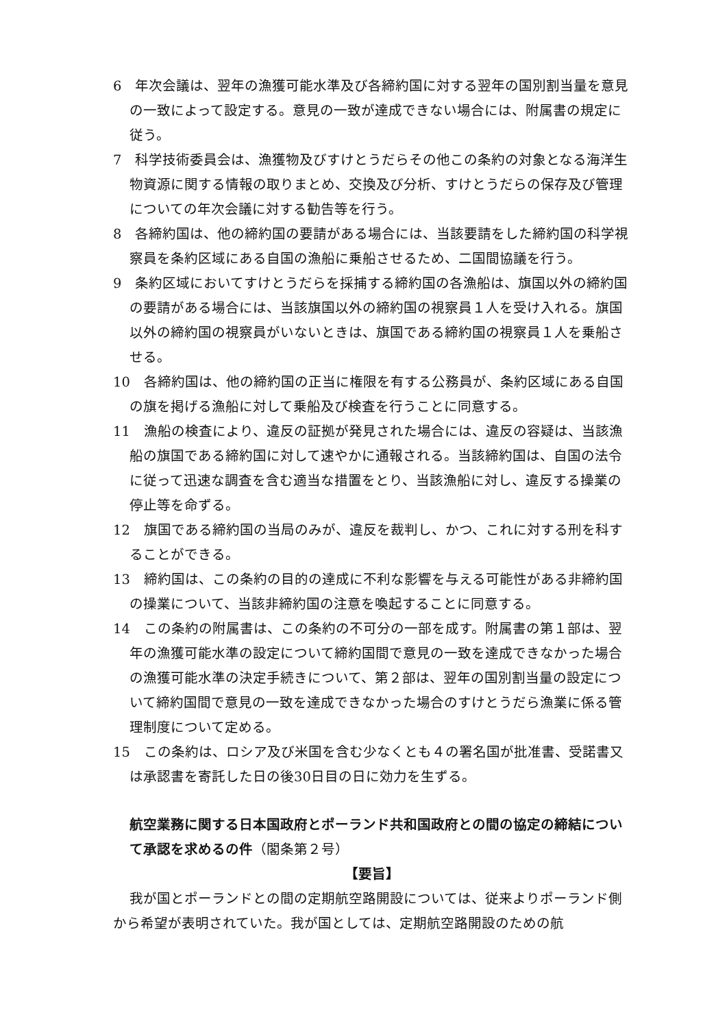6　年次会議は、翌年の漁獲可能水準及び各締約国に対する翌年の国別割当量を意見の一致によって設定する。意見の一致が達成できない場合には、附属書の規定に従う。
7　科学技術委員会は、漁獲物及びすけとうだらその他この条約の対象となる海洋生物資源に関する情報の取りまとめ、交換及び分析、すけとうだらの保存及び管理についての年次会議に対する勧告等を行う。
8　各締約国は、他の締約国の要請がある場合には、当該要請をした締約国の科学視察員を条約区域にある自国の漁船に乗船させるため、二国間協議を行う。
9　条約区域においてすけとうだらを採捕する締約国の各漁船は、旗国以外の締約国の要請がある場合には、当該旗国以外の締約国の視察員１人を受け入れる。旗国以外の締約国の視察員がいないときは、旗国である締約国の視察員１人を乗船させる。
10　各締約国は、他の締約国の正当に権限を有する公務員が、条約区域にある自国の旗を掲げる漁船に対して乗船及び検査を行うことに同意する。
11　漁船の検査により、違反の証拠が発見された場合には、違反の容疑は、当該漁船の旗国である締約国に対して速やかに通報される。当該締約国は、自国の法令に従って迅速な調査を含む適当な措置をとり、当該漁船に対し、違反する操業の停止等を命ずる。
12　旗国である締約国の当局のみが、違反を裁判し、かつ、これに対する刑を科することができる。
13　締約国は、この条約の目的の達成に不利な影響を与える可能性がある非締約国の操業について、当該非締約国の注意を喚起することに同意する。
14　この条約の附属書は、この条約の不可分の一部を成す。附属書の第１部は、翌年の漁獲可能水準の設定について締約国間で意見の一致を達成できなかった場合の漁獲可能水準の決定手続きについて、第２部は、翌年の国別割当量の設定について締約国間で意見の一致を達成できなかった場合のすけとうだら漁業に係る管理制度について定める。
15　この条約は、ロシア及び米国を含む少なくとも４の署名国が批准書、受諾書又は承認書を寄託した日の後30日目の日に効力を生ずる。
航空業務に関する日本国政府とポーランド共和国政府との間の協定の締結について承認を求めるの件（閣条第２号）
【要旨】
我が国とポーランドとの間の定期航空路開設については、従来よりポーランド側から希望が表明されていた。我が国としては、定期航空路開設のための航